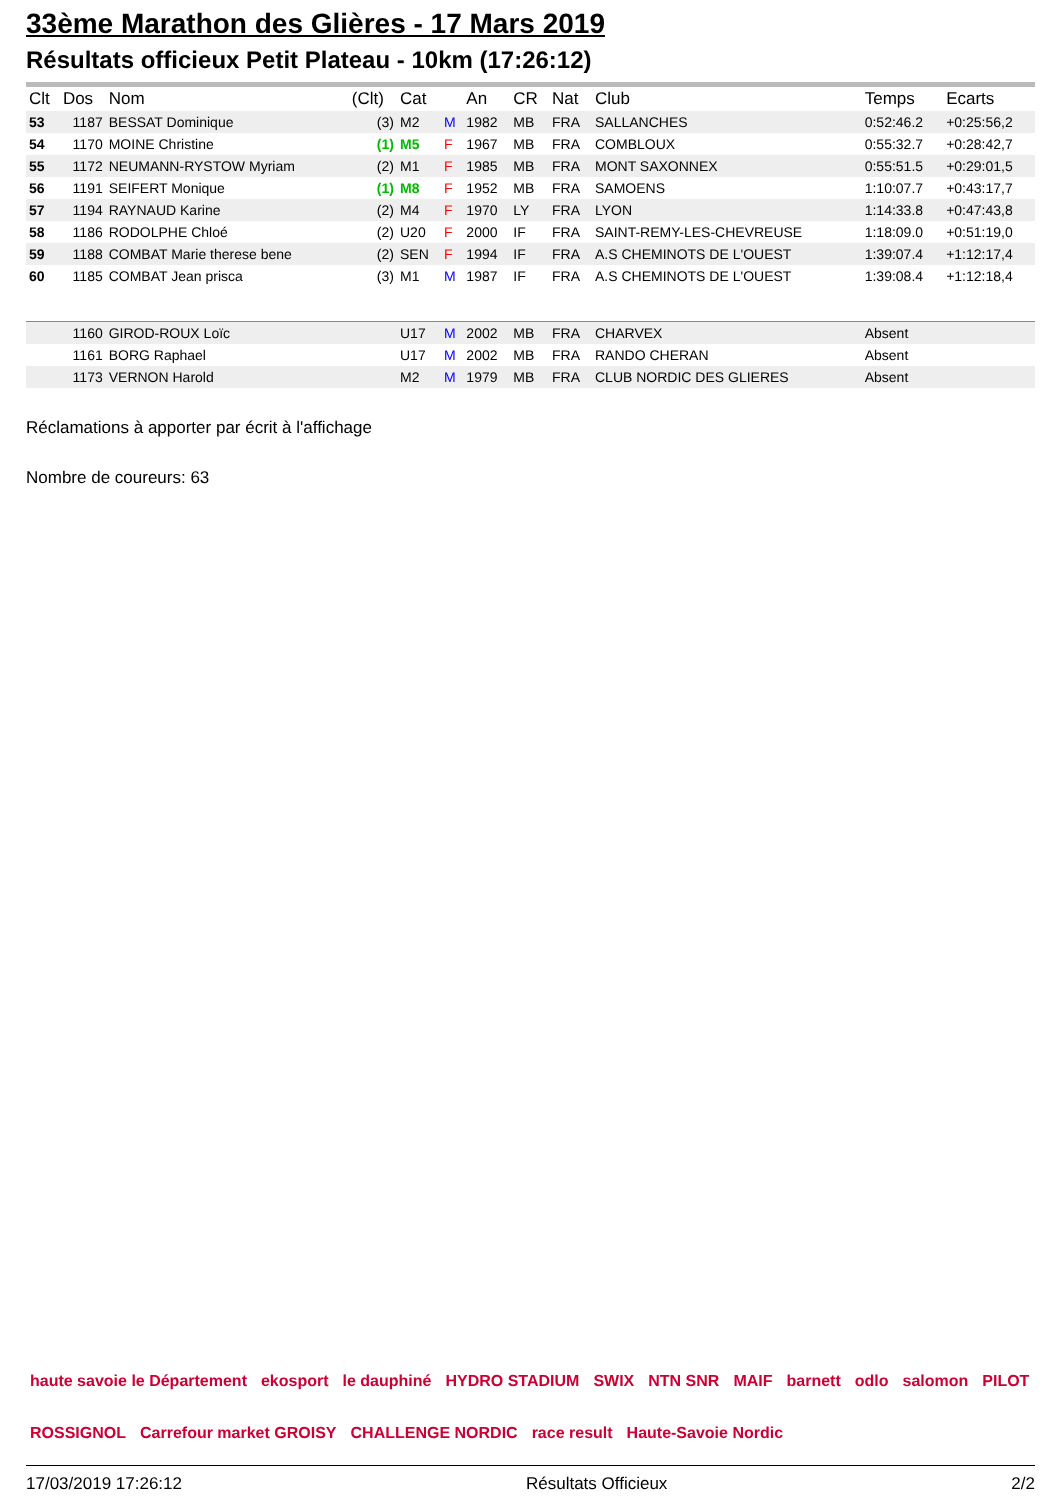33ème Marathon des Glières - 17 Mars 2019
Résultats officieux Petit Plateau - 10km (17:26:12)
| Clt | Dos | Nom | (Clt) | Cat | | An | CR | Nat | Club | Temps | Ecarts |
| --- | --- | --- | --- | --- | --- | --- | --- | --- | --- | --- | --- |
| 53 | 1187 | BESSAT Dominique | (3) | M2 | M | 1982 | MB | FRA | SALLANCHES | 0:52:46.2 | +0:25:56,2 |
| 54 | 1170 | MOINE Christine | (1) | M5 | F | 1967 | MB | FRA | COMBLOUX | 0:55:32.7 | +0:28:42,7 |
| 55 | 1172 | NEUMANN-RYSTOW Myriam | (2) | M1 | F | 1985 | MB | FRA | MONT SAXONNEX | 0:55:51.5 | +0:29:01,5 |
| 56 | 1191 | SEIFERT Monique | (1) | M8 | F | 1952 | MB | FRA | SAMOENS | 1:10:07.7 | +0:43:17,7 |
| 57 | 1194 | RAYNAUD Karine | (2) | M4 | F | 1970 | LY | FRA | LYON | 1:14:33.8 | +0:47:43,8 |
| 58 | 1186 | RODOLPHE Chloé | (2) | U20 | F | 2000 | IF | FRA | SAINT-REMY-LES-CHEVREUSE | 1:18:09.0 | +0:51:19,0 |
| 59 | 1188 | COMBAT Marie therese bene | (2) | SEN | F | 1994 | IF | FRA | A.S CHEMINOTS DE L'OUEST | 1:39:07.4 | +1:12:17,4 |
| 60 | 1185 | COMBAT Jean prisca | (3) | M1 | M | 1987 | IF | FRA | A.S CHEMINOTS DE L'OUEST | 1:39:08.4 | +1:12:18,4 |
| | 1160 | GIROD-ROUX Loïc | | U17 | M | 2002 | MB | FRA | CHARVEX | Absent | |
| | 1161 | BORG Raphael | | U17 | M | 2002 | MB | FRA | RANDO CHERAN | Absent | |
| | 1173 | VERNON Harold | | M2 | M | 1979 | MB | FRA | CLUB NORDIC DES GLIERES | Absent | |
Réclamations à apporter par écrit à l'affichage
Nombre de coureurs: 63
haute savoie le Département ekosport le dauphiné HYDRO STADIUM SWIX NTN SNR MAIF barnett odlo salomon PILOT ROSSIGNOL Carrefour market GROISY CHALLENGE NORDIC race result Haute-Savoie Nordic
17/03/2019 17:26:12 Résultats Officieux 2/2